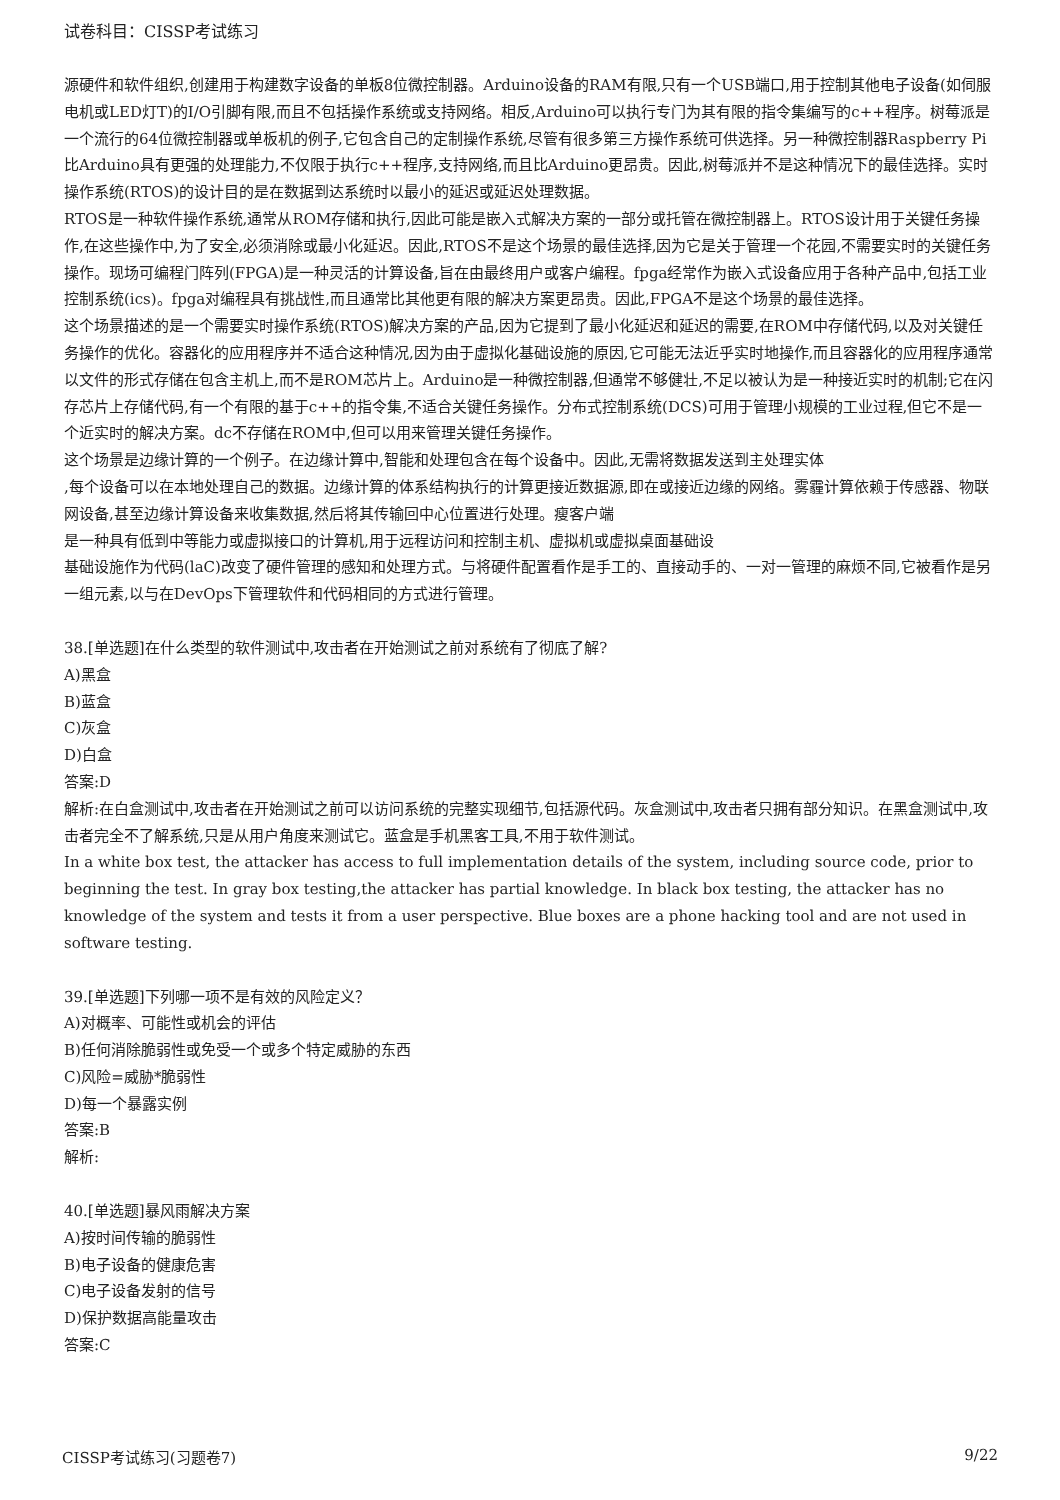试卷科目：CISSP考试练习
源硬件和软件组织,创建用于构建数字设备的单板8位微控制器。Arduino设备的RAM有限,只有一个USB端口,用于控制其他电子设备(如伺服电机或LED灯T)的I/O引脚有限,而且不包括操作系统或支持网络。相反,Arduino可以执行专门为其有限的指令集编写的c++程序。树莓派是一个流行的64位微控制器或单板机的例子,它包含自己的定制操作系统,尽管有很多第三方操作系统可供选择。另一种微控制器Raspberry Pi比Arduino具有更强的处理能力,不仅限于执行c++程序,支持网络,而且比Arduino更昂贵。因此,树莓派并不是这种情况下的最佳选择。实时操作系统(RTOS)的设计目的是在数据到达系统时以最小的延迟或延迟处理数据。
RTOS是一种软件操作系统,通常从ROM存储和执行,因此可能是嵌入式解决方案的一部分或托管在微控制器上。RTOS设计用于关键任务操作,在这些操作中,为了安全,必须消除或最小化延迟。因此,RTOS不是这个场景的最佳选择,因为它是关于管理一个花园,不需要实时的关键任务操作。现场可编程门阵列(FPGA)是一种灵活的计算设备,旨在由最终用户或客户编程。fpga经常作为嵌入式设备应用于各种产品中,包括工业控制系统(ics)。fpga对编程具有挑战性,而且通常比其他更有限的解决方案更昂贵。因此,FPGA不是这个场景的最佳选择。
这个场景描述的是一个需要实时操作系统(RTOS)解决方案的产品,因为它提到了最小化延迟和延迟的需要,在ROM中存储代码,以及对关键任务操作的优化。容器化的应用程序并不适合这种情况,因为由于虚拟化基础设施的原因,它可能无法近乎实时地操作,而且容器化的应用程序通常以文件的形式存储在包含主机上,而不是ROM芯片上。Arduino是一种微控制器,但通常不够健壮,不足以被认为是一种接近实时的机制;它在闪存芯片上存储代码,有一个有限的基于c++的指令集,不适合关键任务操作。分布式控制系统(DCS)可用于管理小规模的工业过程,但它不是一个近实时的解决方案。dc不存储在ROM中,但可以用来管理关键任务操作。
这个场景是边缘计算的一个例子。在边缘计算中,智能和处理包含在每个设备中。因此,无需将数据发送到主处理实体
,每个设备可以在本地处理自己的数据。边缘计算的体系结构执行的计算更接近数据源,即在或接近边缘的网络。雾霾计算依赖于传感器、物联网设备,甚至边缘计算设备来收集数据,然后将其传输回中心位置进行处理。瘦客户端
是一种具有低到中等能力或虚拟接口的计算机,用于远程访问和控制主机、虚拟机或虚拟桌面基础设
基础设施作为代码(laC)改变了硬件管理的感知和处理方式。与将硬件配置看作是手工的、直接动手的、一对一管理的麻烦不同,它被看作是另一组元素,以与在DevOps下管理软件和代码相同的方式进行管理。
38.[单选题]在什么类型的软件测试中,攻击者在开始测试之前对系统有了彻底了解?
A)黑盒
B)蓝盒
C)灰盒
D)白盒
答案:D
解析:在白盒测试中,攻击者在开始测试之前可以访问系统的完整实现细节,包括源代码。灰盒测试中,攻击者只拥有部分知识。在黑盒测试中,攻击者完全不了解系统,只是从用户角度来测试它。蓝盒是手机黑客工具,不用于软件测试。
In a white box test, the attacker has access to full implementation details of the system, including source code, prior to beginning the test. In gray box testing,the attacker has partial knowledge. In black box testing, the attacker has no knowledge of the system and tests it from a user perspective. Blue boxes are a phone hacking tool and are not used in software testing.
39.[单选题]下列哪一项不是有效的风险定义？
A)对概率、可能性或机会的评估
B)任何消除脆弱性或免受一个或多个特定威胁的东西
C)风险=威胁*脆弱性
D)每一个暴露实例
答案:B
解析:
40.[单选题]暴风雨解决方案
A)按时间传输的脆弱性
B)电子设备的健康危害
C)电子设备发射的信号
D)保护数据高能量攻击
答案:C
CISSP考试练习(习题卷7) 9/22